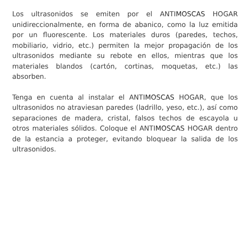Los ultrasonidos se emiten por el ANTIMOSCAS HOGAR unidireccionalmente, en forma de abanico, como la luz emitida por un fluorescente. Los materiales duros (paredes, techos, mobiliario, vidrio, etc.) permiten la mejor propagación de los ultrasonidos mediante su rebote en ellos, mientras que los materiales blandos (cartón, cortinas, moquetas, etc.) las absorben.
Tenga en cuenta al instalar el ANTIMOSCAS HOGAR, que los ultrasonidos no atraviesan paredes (ladrillo, yeso, etc.), así como separaciones de madera, cristal, falsos techos de escayola u otros materiales sólidos. Coloque el ANTIMOSCAS HOGAR dentro de la estancia a proteger, evitando bloquear la salida de los ultrasonidos.